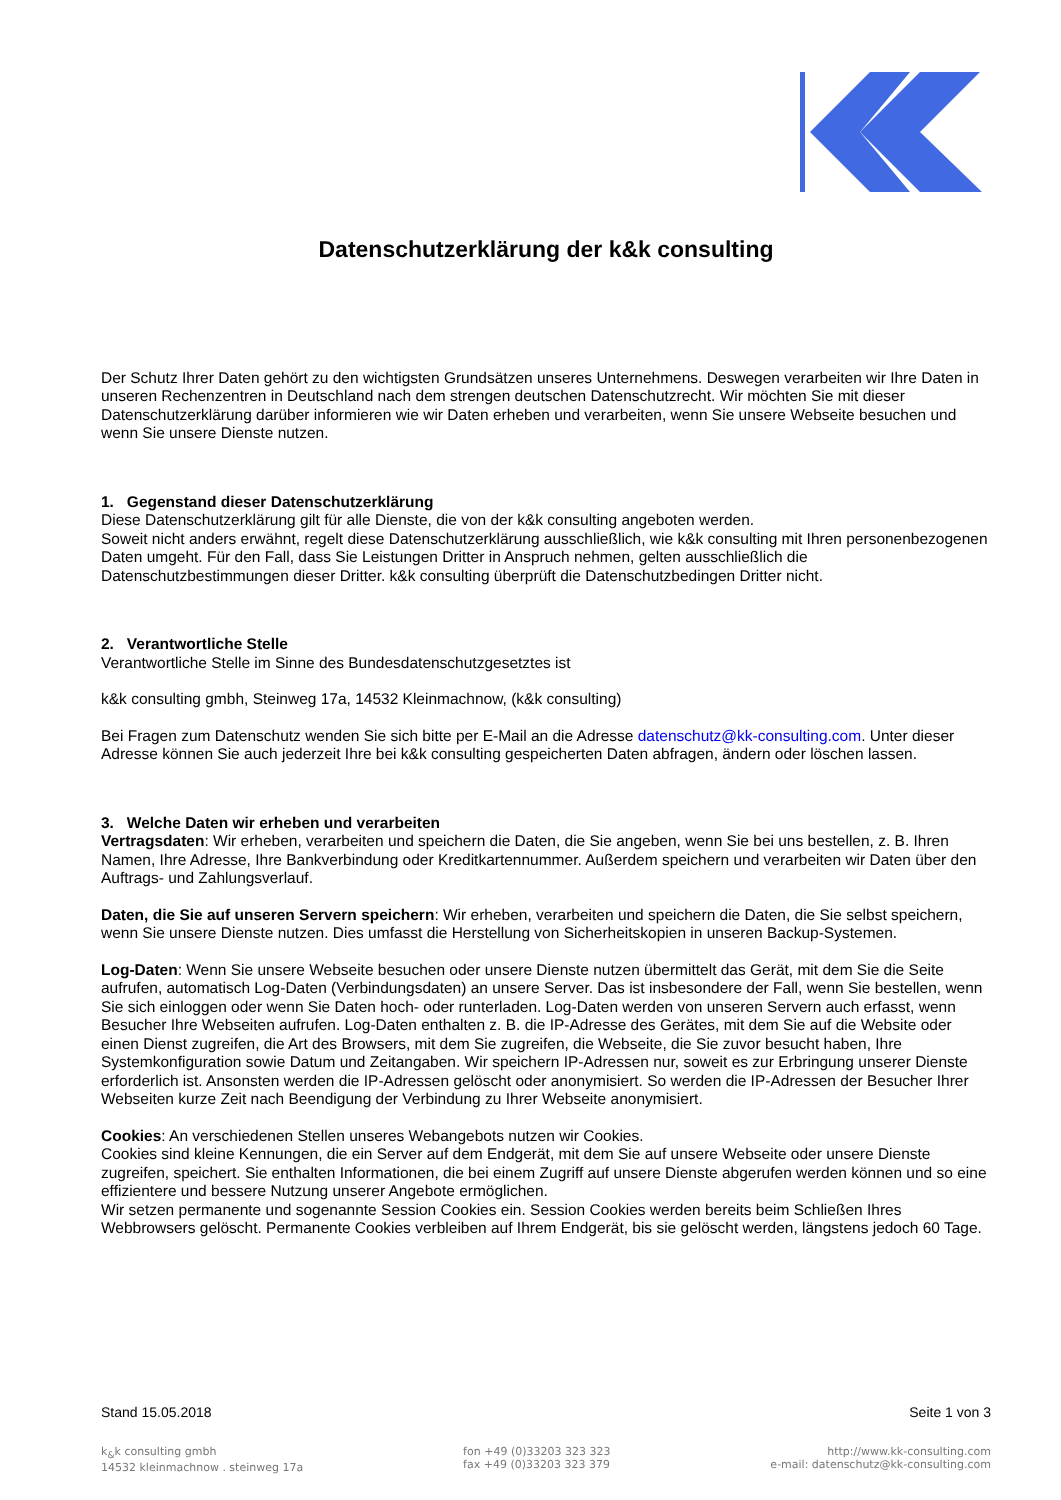Datenschutzerklärung der k&k consulting
Der Schutz Ihrer Daten gehört zu den wichtigsten Grundsätzen unseres Unternehmens. Deswegen verarbeiten wir Ihre Daten in unseren Rechenzentren in Deutschland nach dem strengen deutschen Datenschutzrecht. Wir möchten Sie mit dieser Datenschutzerklärung darüber informieren wie wir Daten erheben und verarbeiten, wenn Sie unsere Webseite besuchen und wenn Sie unsere Dienste nutzen.
1. Gegenstand dieser Datenschutzerklärung
Diese Datenschutzerklärung gilt für alle Dienste, die von der k&k consulting angeboten werden.
Soweit nicht anders erwähnt, regelt diese Datenschutzerklärung ausschließlich, wie k&k consulting mit Ihren personenbezogenen Daten umgeht. Für den Fall, dass Sie Leistungen Dritter in Anspruch nehmen, gelten ausschließlich die Datenschutzbestimmungen dieser Dritter. k&k consulting überprüft die Datenschutzbedingen Dritter nicht.
2. Verantwortliche Stelle
Verantwortliche Stelle im Sinne des Bundesdatenschutzgesetztes ist
k&k consulting gmbh, Steinweg 17a, 14532 Kleinmachnow, (k&k consulting)
Bei Fragen zum Datenschutz wenden Sie sich bitte per E-Mail an die Adresse datenschutz@kk-consulting.com. Unter dieser Adresse können Sie auch jederzeit Ihre bei k&k consulting gespeicherten Daten abfragen, ändern oder löschen lassen.
3. Welche Daten wir erheben und verarbeiten
Vertragsdaten: Wir erheben, verarbeiten und speichern die Daten, die Sie angeben, wenn Sie bei uns bestellen, z. B. Ihren Namen, Ihre Adresse, Ihre Bankverbindung oder Kreditkartennummer. Außerdem speichern und verarbeiten wir Daten über den Auftrags- und Zahlungsverlauf.
Daten, die Sie auf unseren Servern speichern: Wir erheben, verarbeiten und speichern die Daten, die Sie selbst speichern, wenn Sie unsere Dienste nutzen. Dies umfasst die Herstellung von Sicherheitskopien in unseren Backup-Systemen.
Log-Daten: Wenn Sie unsere Webseite besuchen oder unsere Dienste nutzen übermittelt das Gerät, mit dem Sie die Seite aufrufen, automatisch Log-Daten (Verbindungsdaten) an unsere Server. Das ist insbesondere der Fall, wenn Sie bestellen, wenn Sie sich einloggen oder wenn Sie Daten hoch- oder runterladen. Log-Daten werden von unseren Servern auch erfasst, wenn Besucher Ihre Webseiten aufrufen. Log-Daten enthalten z. B. die IP-Adresse des Gerätes, mit dem Sie auf die Website oder einen Dienst zugreifen, die Art des Browsers, mit dem Sie zugreifen, die Webseite, die Sie zuvor besucht haben, Ihre Systemkonfiguration sowie Datum und Zeitangaben. Wir speichern IP-Adressen nur, soweit es zur Erbringung unserer Dienste erforderlich ist. Ansonsten werden die IP-Adressen gelöscht oder anonymisiert. So werden die IP-Adressen der Besucher Ihrer Webseiten kurze Zeit nach Beendigung der Verbindung zu Ihrer Webseite anonymisiert.
Cookies: An verschiedenen Stellen unseres Webangebots nutzen wir Cookies.
Cookies sind kleine Kennungen, die ein Server auf dem Endgerät, mit dem Sie auf unsere Webseite oder unsere Dienste zugreifen, speichert. Sie enthalten Informationen, die bei einem Zugriff auf unsere Dienste abgerufen werden können und so eine effizientere und bessere Nutzung unserer Angebote ermöglichen.
Wir setzen permanente und sogenannte Session Cookies ein. Session Cookies werden bereits beim Schließen Ihres Webbrowsers gelöscht. Permanente Cookies verbleiben auf Ihrem Endgerät, bis sie gelöscht werden, längstens jedoch 60 Tage.
Stand 15.05.2018 Seite 1 von 3
k<sub>&</sub>k consulting gmbh
14532 kleinmachnow . steinweg 17a
fon +49 (0)33203 323 323
fax +49 (0)33203 323 379
http://www.kk-consulting.com
e-mail: datenschutz@kk-consulting.com